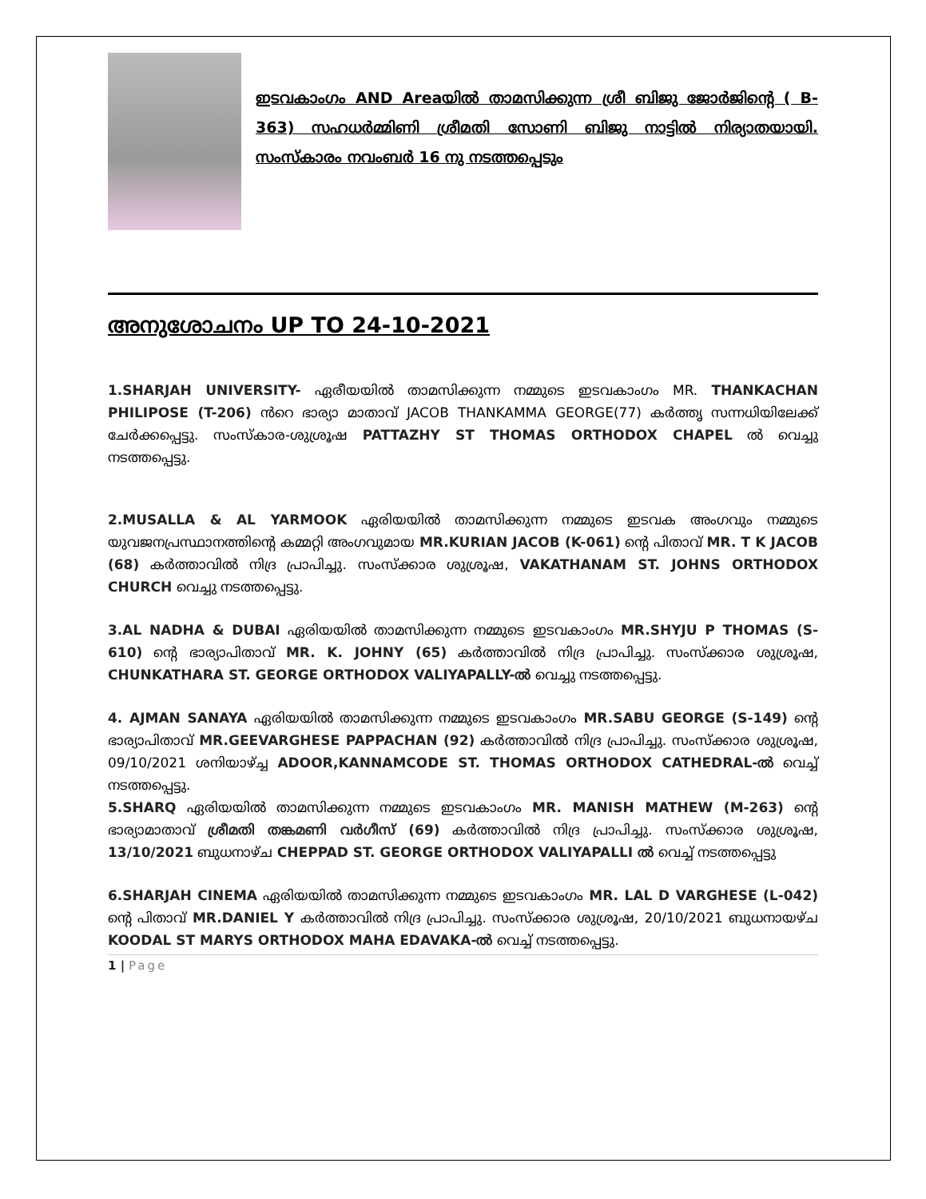ഇടവകാംഗം AND Areaയിൽ താമസിക്കുന്ന ശ്രീ ബിജു ജോർജിന്റെ ( B-363) സഹധർമ്മിണി ശ്രീമതി സോണി ബിജു നാട്ടിൽ നിര്യാതയായി. സംസ്കാരം നവംബർ 16 നു നടത്തപ്പെടും
അനുശോചനം UP TO 24-10-2021
1.SHARJAH UNIVERSITY- ഏരീയയിൽ താമസിക്കുന്ന നമ്മുടെ ഇടവകാംഗം MR. THANKACHAN PHILIPOSE (T-206) ൻറെ ഭാര്യാ മാതാവ് JACOB THANKAMMA GEORGE(77) കർത്തൃ സന്നധിയിലേക്ക് ചേർക്കപ്പെട്ടു. സംസ്കാര-ശുശ്രൂഷ PATTAZHY ST THOMAS ORTHODOX CHAPEL ൽ വെച്ചു നടത്തപ്പെട്ടു.
2.MUSALLA & AL YARMOOK ഏരിയയിൽ താമസിക്കുന്ന നമ്മുടെ ഇടവക അംഗവും നമ്മുടെ യുവജനപ്രസ്ഥാനത്തിന്റെ കമ്മറ്റി അംഗവുമായ MR.KURIAN JACOB (K-061) ന്റെ പിതാവ് MR. T K JACOB (68) കർത്താവിൽ നിദ്ര പ്രാപിച്ചു. സംസ്ക്കാര ശുശ്രൂഷ, VAKATHANAM ST. JOHNS ORTHODOX CHURCH വെച്ചു നടത്തപ്പെട്ടു.
3.AL NADHA & DUBAI ഏരിയയിൽ താമസിക്കുന്ന നമ്മുടെ ഇടവകാംഗം MR.SHYJU P THOMAS (S-610) ന്റെ ഭാര്യാപിതാവ് MR. K. JOHNY (65) കർത്താവിൽ നിദ്ര പ്രാപിച്ചു. സംസ്ക്കാര ശുശ്രൂഷ, CHUNKATHARA ST. GEORGE ORTHODOX VALIYAPALLY-ൽ വെച്ചു നടത്തപ്പെട്ടു.
4. AJMAN SANAYA ഏരിയയിൽ താമസിക്കുന്ന നമ്മുടെ ഇടവകാംഗം MR.SABU GEORGE (S-149) ന്റെ ഭാര്യാപിതാവ് MR.GEEVARGHESE PAPPACHAN (92) കർത്താവിൽ നിദ്ര പ്രാപിച്ചു. സംസ്ക്കാര ശുശ്രൂഷ, 09/10/2021 ശനിയാഴ്ച്ച ADOOR,KANNAMCODE ST. THOMAS ORTHODOX CATHEDRAL-ൽ വെച്ച് നടത്തപ്പെട്ടു.
5.SHARQ ഏരിയയിൽ താമസിക്കുന്ന നമ്മുടെ ഇടവകാംഗം MR. MANISH MATHEW (M-263) ന്റെ ഭാര്യാമാതാവ് ശ്രീമതി തങ്കമണി വർഗീസ് (69) കർത്താവിൽ നിദ്ര പ്രാപിച്ചു. സംസ്ക്കാര ശുശ്രൂഷ, 13/10/2021 ബുധനാഴ്ച CHEPPAD ST. GEORGE ORTHODOX VALIYAPALLI ൽ വെച്ച് നടത്തപ്പെട്ടു
6.SHARJAH CINEMA ഏരിയയിൽ താമസിക്കുന്ന നമ്മുടെ ഇടവകാംഗം MR. LAL D VARGHESE (L-042) ന്റെ പിതാവ് MR.DANIEL Y കർത്താവിൽ നിദ്ര പ്രാപിച്ചു. സംസ്ക്കാര ശുശ്രൂഷ, 20/10/2021 ബുധനായഴ്ച KOODAL ST MARYS ORTHODOX MAHA EDAVAKA-ൽ വെച്ച് നടത്തപ്പെട്ടു.
1 | Page